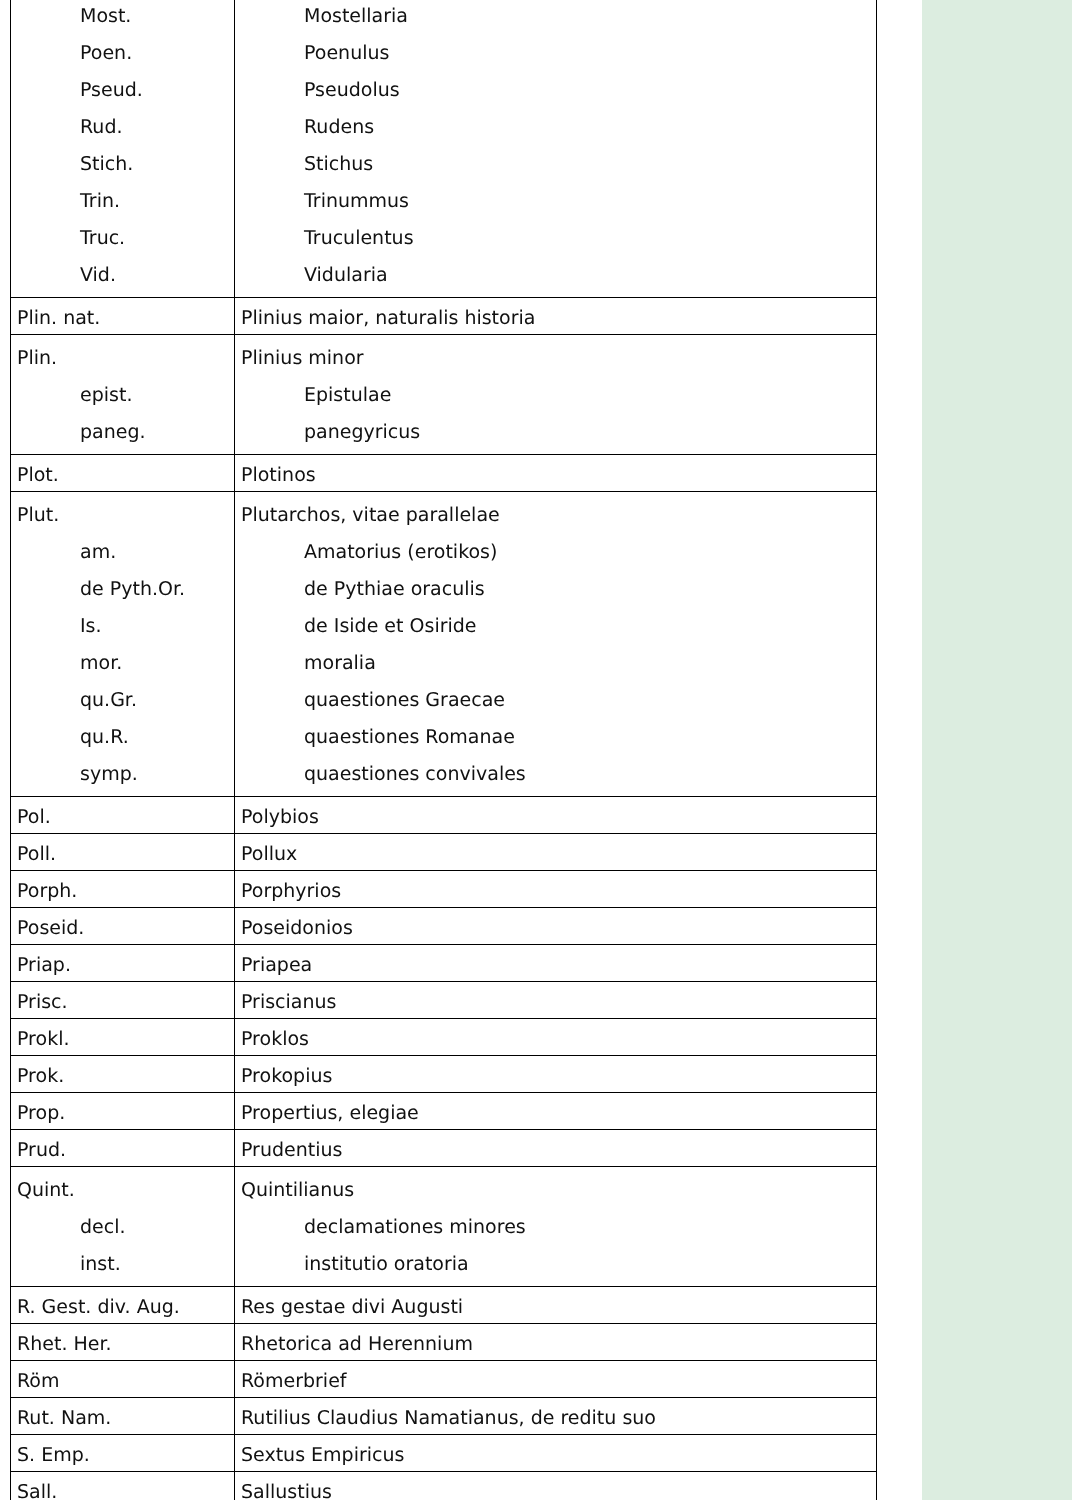| Most. Poen. Pseud. Rud. Stich. Trin. Truc. Vid. | Mostellaria Poenulus Pseudolus Rudens Stichus Trinummus Truculentus Vidularia |
| Plin. nat. | Plinius maior, naturalis historia |
| Plin. epist. paneg. | Plinius minor Epistulae panegyricus |
| Plot. | Plotinos |
| Plut. am. de Pyth.Or. Is. mor. qu.Gr. qu.R. symp. | Plutarchos, vitae parallelae Amatorius (erotikos) de Pythiae oraculis de Iside et Osiride moralia quaestiones Graecae quaestiones Romanae quaestiones convivales |
| Pol. | Polybios |
| Poll. | Pollux |
| Porph. | Porphyrios |
| Poseid. | Poseidonios |
| Priap. | Priapea |
| Prisc. | Priscianus |
| Prokl. | Proklos |
| Prok. | Prokopius |
| Prop. | Propertius, elegiae |
| Prud. | Prudentius |
| Quint. decl. inst. | Quintilianus declamationes minores institutio oratoria |
| R. Gest. div. Aug. | Res gestae divi Augusti |
| Rhet. Her. | Rhetorica ad Herennium |
| Röm | Römerbrief |
| Rut. Nam. | Rutilius Claudius Namatianus, de reditu suo |
| S. Emp. | Sextus Empiricus |
| Sall. | Sallustius |